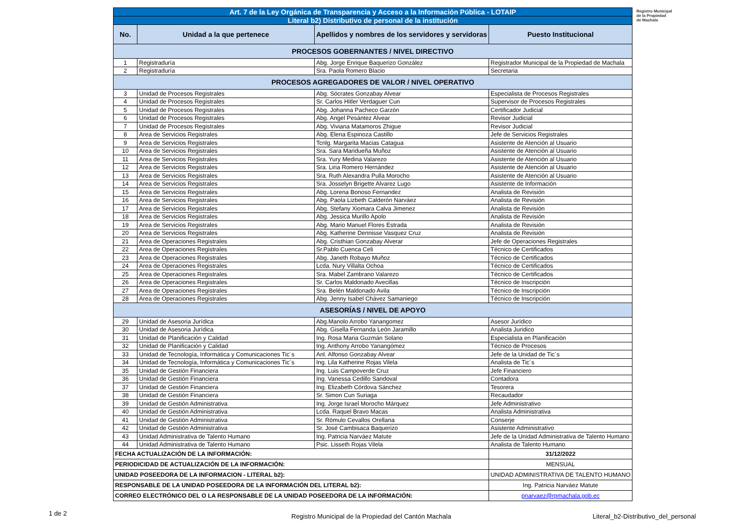Registro Municipal
de la Propiedad
de Machala
| Art. 7 de la Ley Orgánica de Transparencia y Acceso a la Información Pública - LOTAIP | | | |
| Literal b2) Distributivo de personal de la institución | | | |
| No. | Unidad a la que pertenece | Apellidos y nombres de los servidores y servidoras | Puesto Institucional |
| PROCESOS GOBERNANTES / NIVEL DIRECTIVO | | | |
| 1 | Registraduría | Abg. Jorge Enrique Baquerizo González | Registrador Municipal de la Propiedad de Machala |
| 2 | Registraduría | Sra. Paola Romero Blacio | Secretaria |
| PROCESOS AGREGADORES DE VALOR / NIVEL OPERATIVO | | | |
| 3 | Unidad de Procesos Registrales | Abg. Sócrates Gonzabay Alvear | Especialista de Procesos Registrales |
| 4 | Unidad de Procesos Registrales | Sr. Carlos Hitler Verdaguer Cun | Supervisor de Procesos Registrales |
| 5 | Unidad de Procesos Registrales | Abg. Johanna Pacheco Garzón | Certificador Judicial |
| 6 | Unidad de Procesos Registrales | Abg. Angel Pesántez Alvear | Revisor Judicial |
| 7 | Unidad de Procesos Registrales | Abg. Viviana Matamoros Zhigue | Revisor Judicial |
| 8 | Area de Servicios Registrales | Abg. Elena Espinoza Castillo | Jefe de Servicios Registrales |
| 9 | Area de Servicios Registrales | Tcnlg. Margarita Macias Catagua | Asistente de Atención al Usuario |
| 10 | Area de Servicios Registrales | Sra. Sara Maridueña Muñoz | Asistente de Atención al Usuario |
| 11 | Area de Servicios Registrales | Sra. Yury Medina Valarezo | Asistente de Atención al Usuario |
| 12 | Area de Servicios Registrales | Sra. Liria Romero Hernández | Asistente de Atención al Usuario |
| 13 | Area de Servicios Registrales | Sra. Ruth Alexandra Pulla Morocho | Asistente de Atención al Usuario |
| 14 | Area de Servicios Registrales | Sra. Josselyn Brigette Alvarez Lugo | Asistente de Información |
| 15 | Area de Servicios Registrales | Abg. Lorena Bonoso Fernandez | Analista de Revisión |
| 16 | Area de Servicios Registrales | Abg. Paola Lizbeth Calderón Narváez | Analista de Revisión |
| 17 | Area de Servicios Registrales | Abg. Stefany Xiomara Calva Jimenez | Analista de Revisión |
| 18 | Area de Servicios Registrales | Abg. Jessica Murillo Apolo | Analista de Revisión |
| 19 | Area de Servicios Registrales | Abg. Mario Manuel Flores Estrada | Analista de Revisión |
| 20 | Area de Servicios Registrales | Abg. Katherine Dennisse Vasquez Cruz | Analista de Revisión |
| 21 | Area de Operaciones Registrales | Abg. Cristhian Gonzabay Alverar | Jefe de Operaciones Registrales |
| 22 | Area de Operaciones Registrales | Sr.Pablo Cuenca Celi | Técnico de Certificados |
| 23 | Area de Operaciones Registrales | Abg. Janeth Robayo Muñoz | Técnico de Certificados |
| 24 | Area de Operaciones Registrales | Lcda. Nury Villalta Ochoa | Técnico de Certificados |
| 25 | Area de Operaciones Registrales | Sra. Mabel Zambrano Valarezo | Técnico de Certificados |
| 26 | Area de Operaciones Registrales | Sr. Carlos Maldonado Avecillas | Técnico de Inscripción |
| 27 | Area de Operaciones Registrales | Sra. Belén Maldonado Avila | Técnico de Inscripción |
| 28 | Area de Operaciones Registrales | Abg. Jenny Isabel Chávez Samaniego | Técnico de Inscripción |
| ASESORÍAS / NIVEL DE APOYO | | | |
| 29 | Unidad de Asesoria Jurídica | Abg.Manolo Arrobo Yanangomez | Asesor Jurídico |
| 30 | Unidad de Asesoria Jurídica | Abg. Gisella Fernanda León Jaramillo | Analista Juridico |
| 31 | Unidad de Planificación y Calidad | Ing. Rosa Maria Guzmán Solano | Especialista en Planificación |
| 32 | Unidad de Planificación y Calidad | Ing. Anthony Arrobo Yanangómez | Técnico de Procesos |
| 33 | Unidad de Tecnología, Informática y Comunicaciones Tic´s | Anl. Alfonso Gonzabay Alvear | Jefe de la Unidad de Tic´s |
| 34 | Unidad de Tecnología, Informática y Comunicaciones Tic´s | Ing. Lila Katherine Rojas Vilela | Analista de Tic´s |
| 35 | Unidad de Gestión Financiera | Ing. Luis Campoverde Cruz | Jefe Financiero |
| 36 | Unidad de Gestión Financiera | Ing. Vanessa Cedillo Sandoval | Contadora |
| 37 | Unidad de Gestión Financiera | Ing. Elizabeth Córdova Sánchez | Tesorera |
| 38 | Unidad de Gestión Financiera | Sr. Simon Cun Suriaga | Recaudador |
| 39 | Unidad de Gestión Administrativa | Ing. Jorge Israel Morocho Márquez | Jefe Administrativo |
| 40 | Unidad de Gestión Administrativa | Lcda. Raquel Bravo Macas | Analista Administrativa |
| 41 | Unidad de Gestión Administrativa | Sr. Rómulo Cevallos Orellana | Conserje |
| 42 | Unidad de Gestión Administrativa | Sr. José Cambisaca Baquerizo | Asistente Administrativo |
| 43 | Unidad Administrativa de Talento Humano | Ing. Patricia Narváez Matute | Jefe de la Unidad Administrativa de Talento Humano |
| 44 | Unidad Administrativa de Talento Humano | Psic. Lisseth Rojas Vilela | Analista de Talento Humano |
| FECHA ACTUALIZACIÓN DE LA INFORMACIÓN: | | | 31/12/2022 |
| PERIODICIDAD DE ACTUALIZACIÓN DE LA INFORMACIÓN: | | | MENSUAL |
| UNIDAD POSEEDORA DE LA INFORMACION - LITERAL b2): | | | UNIDAD ADMINISTRATIVA DE TALENTO HUMANO |
| RESPONSABLE DE LA UNIDAD POSEEDORA DE LA INFORMACIÓN DEL LITERAL b2): | | | Ing. Patricia Narváez Matute |
| CORREO ELECTRÓNICO DEL O LA RESPONSABLE DE LA UNIDAD POSEEDORA DE LA INFORMACIÓN: | | | pnarvaez@rpmachala.gob.ec |
1 de 2
Registro Municipal de la Propiedad del Cantón Machala
Literal_b2-Distributivo_del_personal